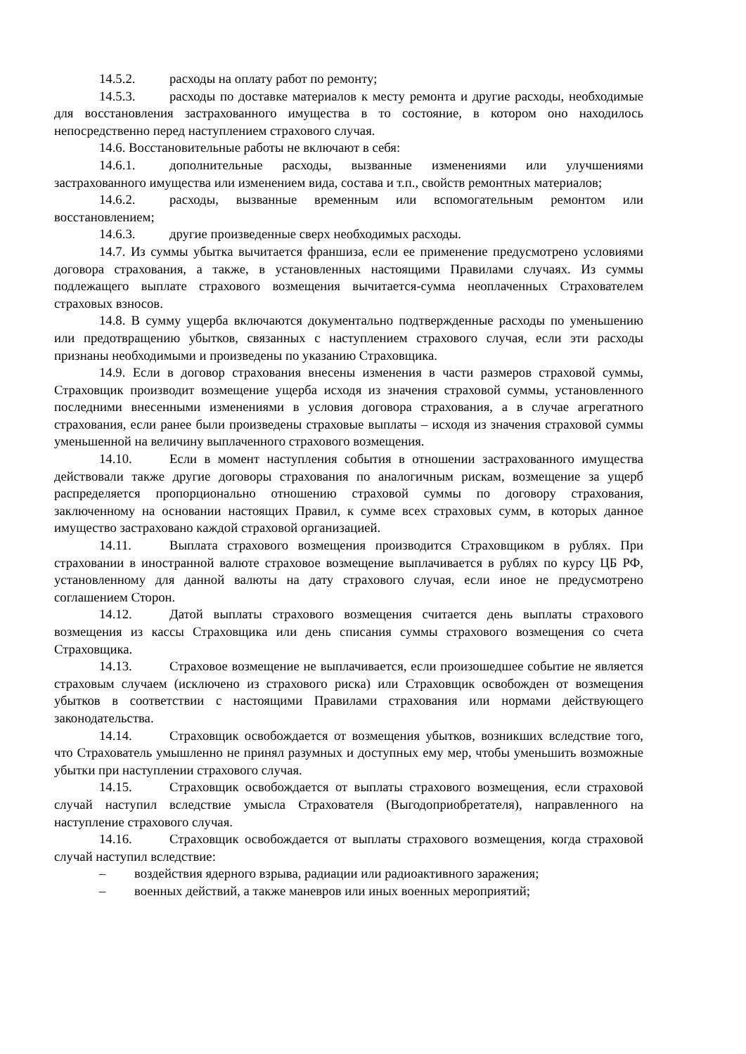14.5.2. расходы на оплату работ по ремонту;
14.5.3. расходы по доставке материалов к месту ремонта и другие расходы, необходимые для восстановления застрахованного имущества в то состояние, в котором оно находилось непосредственно перед наступлением страхового случая.
14.6. Восстановительные работы не включают в себя:
14.6.1. дополнительные расходы, вызванные изменениями или улучшениями застрахованного имущества или изменением вида, состава и т.п., свойств ремонтных материалов;
14.6.2. расходы, вызванные временным или вспомогательным ремонтом или восстановлением;
14.6.3. другие произведенные сверх необходимых расходы.
14.7. Из суммы убытка вычитается франшиза, если ее применение предусмотрено условиями договора страхования, а также, в установленных настоящими Правилами случаях. Из суммы подлежащего выплате страхового возмещения вычитается-сумма неоплаченных Страхователем страховых взносов.
14.8. В сумму ущерба включаются документально подтвержденные расходы по уменьшению или предотвращению убытков, связанных с наступлением страхового случая, если эти расходы признаны необходимыми и произведены по указанию Страховщика.
14.9. Если в договор страхования внесены изменения в части размеров страховой суммы, Страховщик производит возмещение ущерба исходя из значения страховой суммы, установленного последними внесенными изменениями в условия договора страхования, а в случае агрегатного страхования, если ранее были произведены страховые выплаты – исходя из значения страховой суммы уменьшенной на величину выплаченного страхового возмещения.
14.10. Если в момент наступления события в отношении застрахованного имущества действовали также другие договоры страхования по аналогичным рискам, возмещение за ущерб распределяется пропорционально отношению страховой суммы по договору страхования, заключенному на основании настоящих Правил, к сумме всех страховых сумм, в которых данное имущество застраховано каждой страховой организацией.
14.11. Выплата страхового возмещения производится Страховщиком в рублях. При страховании в иностранной валюте страховое возмещение выплачивается в рублях по курсу ЦБ РФ, установленному для данной валюты на дату страхового случая, если иное не предусмотрено соглашением Сторон.
14.12. Датой выплаты страхового возмещения считается день выплаты страхового возмещения из кассы Страховщика или день списания суммы страхового возмещения со счета Страховщика.
14.13. Страховое возмещение не выплачивается, если произошедшее событие не является страховым случаем (исключено из страхового риска) или Страховщик освобожден от возмещения убытков в соответствии с настоящими Правилами страхования или нормами действующего законодательства.
14.14. Страховщик освобождается от возмещения убытков, возникших вследствие того, что Страхователь умышленно не принял разумных и доступных ему мер, чтобы уменьшить возможные убытки при наступлении страхового случая.
14.15. Страховщик освобождается от выплаты страхового возмещения, если страховой случай наступил вследствие умысла Страхователя (Выгодоприобретателя), направленного на наступление страхового случая.
14.16. Страховщик освобождается от выплаты страхового возмещения, когда страховой случай наступил вследствие:
– воздействия ядерного взрыва, радиации или радиоактивного заражения;
– военных действий, а также маневров или иных военных мероприятий;